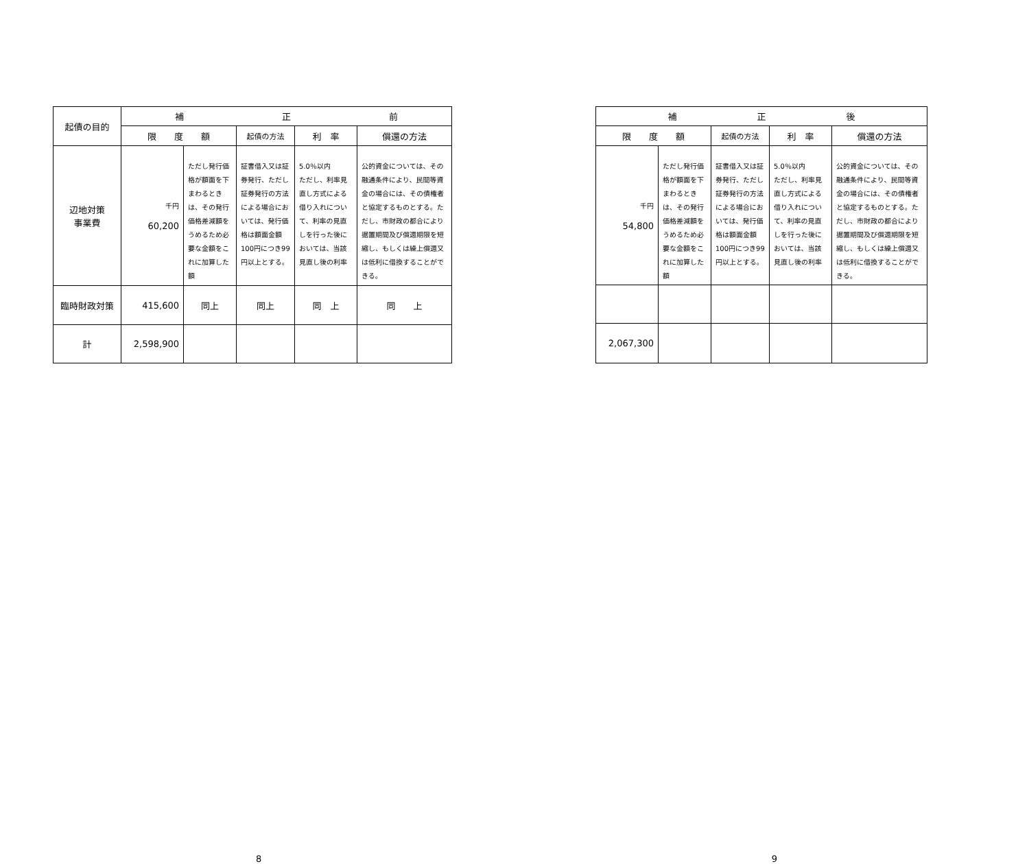| 起債の目的 | 補 正 前 | | | | |
| --- | --- | --- | --- | --- | --- |
| | 限 度 額 | | 起債の方法 | 利 率 | 償還の方法 |
| 辺地対策 事業費 | 千円 60,200 | ただし発行価格が額面を下まわるときは、その発行価格差減額をうめるため必要な金額をこれに加算した額 | 証書借入又は証券発行、ただし証券発行の方法による場合においては、発行価格は額面金額100円につき99円以上とする。 | 5.0％以内 ただし、利率見直し方式による借り入れについて、利率の見直しを行った後においては、当該見直し後の利率 | 公的資金については、その融通条件により、民間等資金の場合には、その債権者と協定するものとする。ただし、市財政の都合により据置期間及び償還期限を短縮し、もしくは繰上償還又は低利に借換することができる。 |
| 臨時財政対策 | 415,600 | 同上 | 同上 | 同 上 | 同 上 |
| 計 | 2,598,900 | | | | |
| 補 正 後 | | | | |
| --- | --- | --- | --- | --- |
| 限 度 額 | | 起債の方法 | 利 率 | 償還の方法 |
| 千円 54,800 | ただし発行価格が額面を下まわるときは、その発行価格差減額をうめるため必要な金額をこれに加算した額 | 証書借入又は証券発行、ただし証券発行の方法による場合においては、発行価格は額面金額100円につき99円以上とする。 | 5.0％以内 ただし、利率見直し方式による借り入れについて、利率の見直しを行った後においては、当該見直し後の利率 | 公的資金については、その融通条件により、民間等資金の場合には、その債権者と協定するものとする。ただし、市財政の都合により据置期間及び償還期限を短縮し、もしくは繰上償還又は低利に借換することができる。 |
| 2,067,300 | | | | |
8 9